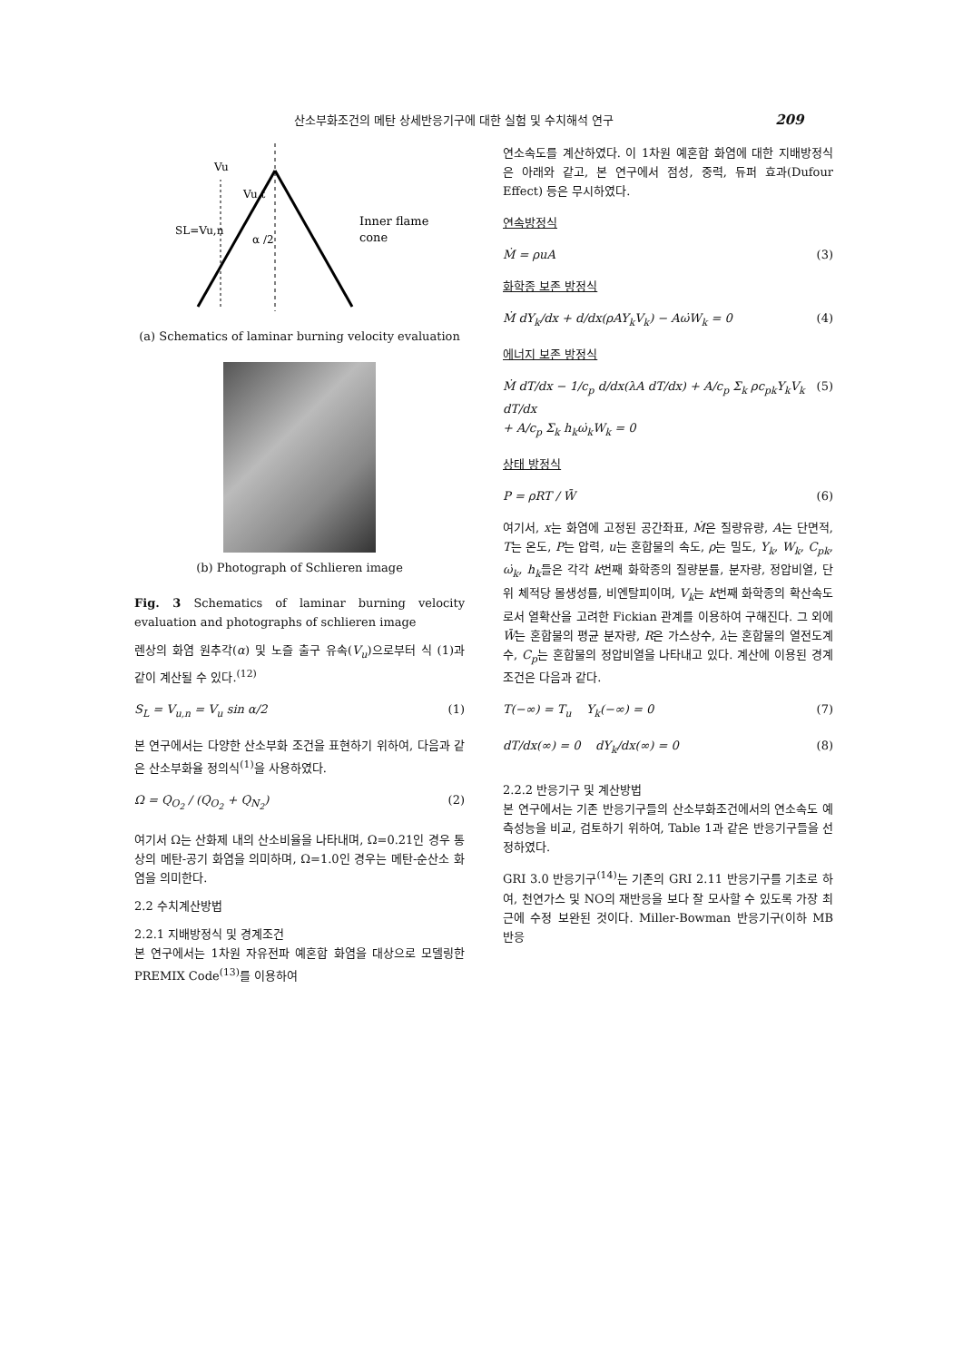산소부화조건의 메탄 상세반응기구에 대한 실험 및 수치해석 연구 209
Vu,t
Vu
SL=Vu,n
α /2
Inner flame
cone
(a) Schematics of laminar burning velocity evaluation
(b) Photograph of Schlieren image
Fig. 3 Schematics of laminar burning velocity evaluation and photographs of schlieren image
렌상의 화염 원추각(α) 및 노즐 출구 유속(V<sub>u</sub>)으로부터 식 (1)과 같이 계산될 수 있다.<sup>(12)</sup>
S<sub>L</sub> = V<sub>u,n</sub> = V<sub>u</sub> sin α/2 (1)
본 연구에서는 다양한 산소부화 조건을 표현하기 위하여, 다음과 같은 산소부화율 정의식<sup>(1)</sup>을 사용하였다.
Ω = Q<sub>O<sub>2</sub></sub> / (Q<sub>O<sub>2</sub></sub> + Q<sub>N<sub>2</sub></sub>) (2)
여기서 Ω는 산화제 내의 산소비율을 나타내며, Ω=0.21인 경우 통상의 메탄-공기 화염을 의미하며, Ω=1.0인 경우는 메탄-순산소 화염을 의미한다.
2.2 수치계산방법
2.2.1 지배방정식 및 경계조건
본 연구에서는 1차원 자유전파 예혼합 화염을 대상으로 모델링한 PREMIX Code<sup>(13)</sup>를 이용하여
연소속도를 계산하였다. 이 1차원 예혼합 화염에 대한 지배방정식은 아래와 같고, 본 연구에서 점성, 중력, 듀퍼 효과(Dufour Effect) 등은 무시하였다.
연속방정식
Ṁ = ρuA (3)
화학종 보존 방정식
Ṁ dY<sub>k</sub>/dx + d/dx(ρAY<sub>k</sub>V<sub>k</sub>) − Aω̇W<sub>k</sub> = 0 (4)
에너지 보존 방정식
Ṁ dT/dx − 1/c<sub>p</sub> d/dx(λA dT/dx) + A/c<sub>p</sub> Σ<sub>k</sub> ρc<sub>pk</sub>Y<sub>k</sub>V<sub>k</sub> dT/dx
+ A/c<sub>p</sub> Σ<sub>k</sub> h<sub>k</sub>ω̇<sub>k</sub>W<sub>k</sub> = 0 (5)
상태 방정식
P = ρRT / W̄ (6)
여기서, x는 화염에 고정된 공간좌표, Ṁ은 질량유량, A는 단면적, T는 온도, P는 압력, u는 혼합물의 속도, ρ는 밀도, Y<sub>k</sub>, W<sub>k</sub>, C<sub>pk</sub>, ω̇<sub>k</sub>, h<sub>k</sub>들은 각각 k번째 화학종의 질량분률, 분자량, 정압비열, 단위 체적당 몰생성률, 비엔탈피이며, V<sub>k</sub>는 k번째 화학종의 확산속도로서 열확산을 고려한 Fickian 관계를 이용하여 구해진다. 그 외에 W̄는 혼합물의 평균 분자량, R은 가스상수, λ는 혼합물의 열전도계수, C<sub>p</sub>는 혼합물의 정압비열을 나타내고 있다. 계산에 이용된 경계조건은 다음과 같다.
T(−∞) = T<sub>u</sub> Y<sub>k</sub>(−∞) = 0 (7)
dT/dx(∞) = 0 dY<sub>k</sub>/dx(∞) = 0 (8)
2.2.2 반응기구 및 계산방법
본 연구에서는 기존 반응기구들의 산소부화조건에서의 연소속도 예측성능을 비교, 검토하기 위하여, Table 1과 같은 반응기구들을 선정하였다.
GRI 3.0 반응기구<sup>(14)</sup>는 기존의 GRI 2.11 반응기구를 기초로 하여, 천연가스 및 NO의 재반응을 보다 잘 모사할 수 있도록 가장 최근에 수정 보완된 것이다. Miller-Bowman 반응기구(이하 MB 반응